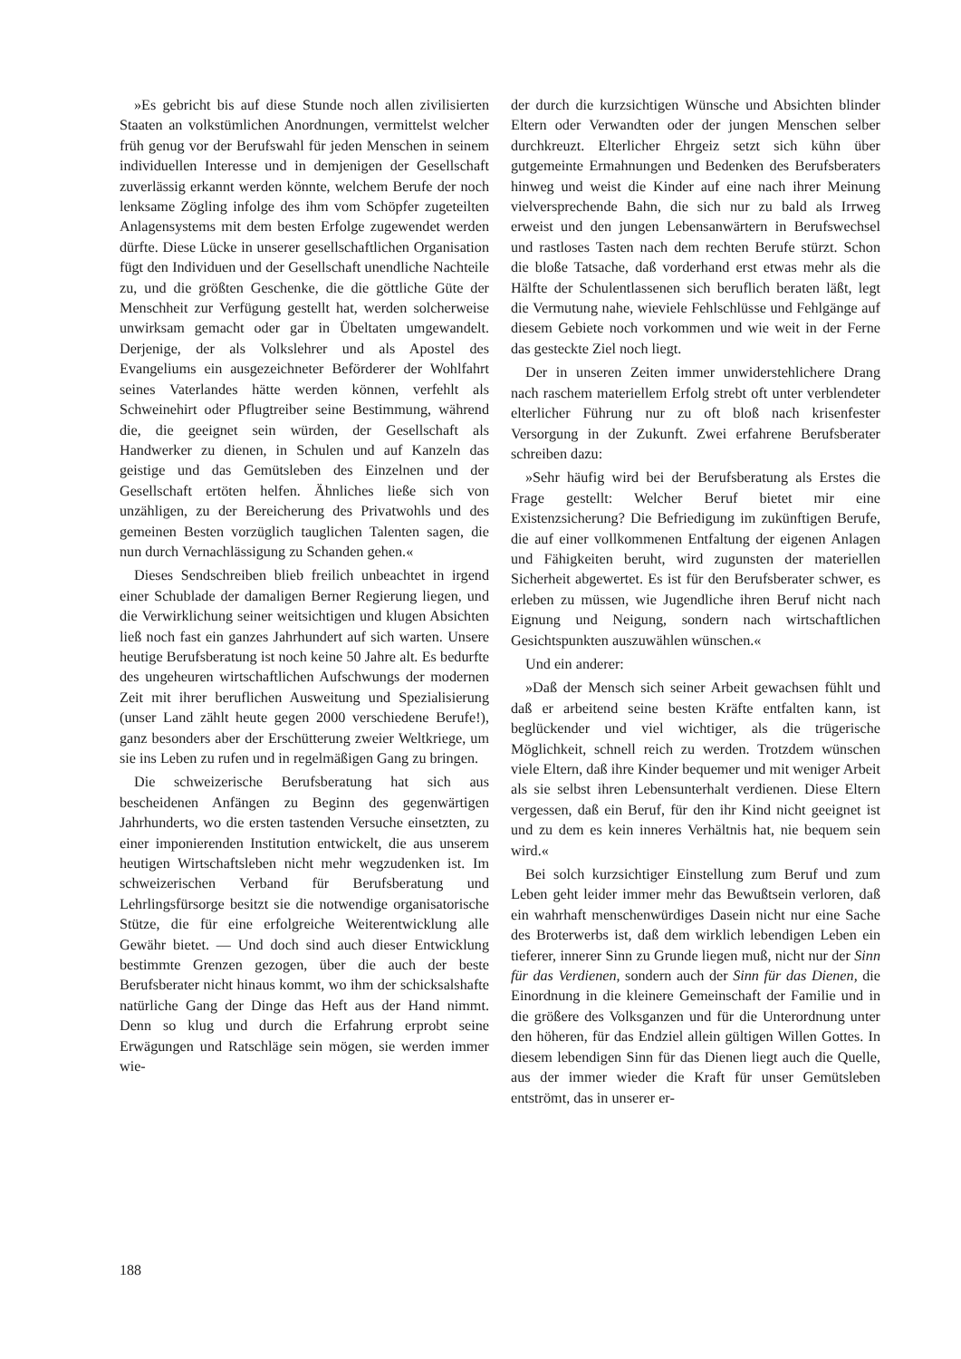»Es gebricht bis auf diese Stunde noch allen zivilisierten Staaten an volkstümlichen Anordnungen, vermittelst welcher früh genug vor der Berufswahl für jeden Menschen in seinem individuellen Interesse und in demjenigen der Gesellschaft zuverlässig erkannt werden könnte, welchem Berufe der noch lenksame Zögling infolge des ihm vom Schöpfer zugeteilten Anlagensystems mit dem besten Erfolge zugewendet werden dürfte. Diese Lücke in unserer gesellschaftlichen Organisation fügt den Individuen und der Gesellschaft unendliche Nachteile zu, und die größten Geschenke, die die göttliche Güte der Menschheit zur Verfügung gestellt hat, werden solcherweise unwirksam gemacht oder gar in Übeltaten umgewandelt. Derjenige, der als Volkslehrer und als Apostel des Evangeliums ein ausgezeichneter Beförderer der Wohlfahrt seines Vaterlandes hätte werden können, verfehlt als Schweinehirt oder Pflugtreiber seine Bestimmung, während die, die geeignet sein würden, der Gesellschaft als Handwerker zu dienen, in Schulen und auf Kanzeln das geistige und das Gemütsleben des Einzelnen und der Gesellschaft ertöten helfen. Ähnliches ließe sich von unzähligen, zu der Bereicherung des Privatwohls und des gemeinen Besten vorzüglich tauglichen Talenten sagen, die nun durch Vernachlässigung zu Schanden gehen.«
Dieses Sendschreiben blieb freilich unbeachtet in irgend einer Schublade der damaligen Berner Regierung liegen, und die Verwirklichung seiner weitsichtigen und klugen Absichten ließ noch fast ein ganzes Jahrhundert auf sich warten. Unsere heutige Berufsberatung ist noch keine 50 Jahre alt. Es bedurfte des ungeheuren wirtschaftlichen Aufschwungs der modernen Zeit mit ihrer beruflichen Ausweitung und Spezialisierung (unser Land zählt heute gegen 2000 verschiedene Berufe!), ganz besonders aber der Erschütterung zweier Weltkriege, um sie ins Leben zu rufen und in regelmäßigen Gang zu bringen.
Die schweizerische Berufsberatung hat sich aus bescheidenen Anfängen zu Beginn des gegenwärtigen Jahrhunderts, wo die ersten tastenden Versuche einsetzten, zu einer imponierenden Institution entwickelt, die aus unserem heutigen Wirtschaftsleben nicht mehr wegzudenken ist. Im schweizerischen Verband für Berufsberatung und Lehrlingsfürsorge besitzt sie die notwendige organisatorische Stütze, die für eine erfolgreiche Weiterentwicklung alle Gewähr bietet. — Und doch sind auch dieser Entwicklung bestimmte Grenzen gezogen, über die auch der beste Berufsberater nicht hinaus kommt, wo ihm der schicksalshafte natürliche Gang der Dinge das Heft aus der Hand nimmt. Denn so klug und durch die Erfahrung erprobt seine Erwägungen und Ratschläge sein mögen, sie werden immer wie-
der durch die kurzsichtigen Wünsche und Absichten blinder Eltern oder Verwandten oder der jungen Menschen selber durchkreuzt. Elterlicher Ehrgeiz setzt sich kühn über gutgemeinte Ermahnungen und Bedenken des Berufsberaters hinweg und weist die Kinder auf eine nach ihrer Meinung vielversprechende Bahn, die sich nur zu bald als Irrweg erweist und den jungen Lebensanwärtern in Berufswechsel und rastloses Tasten nach dem rechten Berufe stürzt. Schon die bloße Tatsache, daß vorderhand erst etwas mehr als die Hälfte der Schulentlassenen sich beruflich beraten läßt, legt die Vermutung nahe, wieviele Fehlschlüsse und Fehlgänge auf diesem Gebiete noch vorkommen und wie weit in der Ferne das gesteckte Ziel noch liegt.
Der in unseren Zeiten immer unwiderstehlichere Drang nach raschem materiellem Erfolg strebt oft unter verblendeter elterlicher Führung nur zu oft bloß nach krisenfester Versorgung in der Zukunft. Zwei erfahrene Berufsberater schreiben dazu:
»Sehr häufig wird bei der Berufsberatung als Erstes die Frage gestellt: Welcher Beruf bietet mir eine Existenzsicherung? Die Befriedigung im zukünftigen Berufe, die auf einer vollkommenen Entfaltung der eigenen Anlagen und Fähigkeiten beruht, wird zugunsten der materiellen Sicherheit abgewertet. Es ist für den Berufsberater schwer, es erleben zu müssen, wie Jugendliche ihren Beruf nicht nach Eignung und Neigung, sondern nach wirtschaftlichen Gesichtspunkten auszuwählen wünschen.«
Und ein anderer:
»Daß der Mensch sich seiner Arbeit gewachsen fühlt und daß er arbeitend seine besten Kräfte entfalten kann, ist beglückender und viel wichtiger, als die trügerische Möglichkeit, schnell reich zu werden. Trotzdem wünschen viele Eltern, daß ihre Kinder bequemer und mit weniger Arbeit als sie selbst ihren Lebensunterhalt verdienen. Diese Eltern vergessen, daß ein Beruf, für den ihr Kind nicht geeignet ist und zu dem es kein inneres Verhältnis hat, nie bequem sein wird.«
Bei solch kurzsichtiger Einstellung zum Beruf und zum Leben geht leider immer mehr das Bewußtsein verloren, daß ein wahrhaft menschenwürdiges Dasein nicht nur eine Sache des Broterwerbs ist, daß dem wirklich lebendigen Leben ein tieferer, innerer Sinn zu Grunde liegen muß, nicht nur der Sinn für das Verdienen, sondern auch der Sinn für das Dienen, die Einordnung in die kleinere Gemeinschaft der Familie und in die größere des Volksganzen und für die Unterordnung unter den höheren, für das Endziel allein gültigen Willen Gottes. In diesem lebendigen Sinn für das Dienen liegt auch die Quelle, aus der immer wieder die Kraft für unser Gemütsleben entströmt, das in unserer er-
188